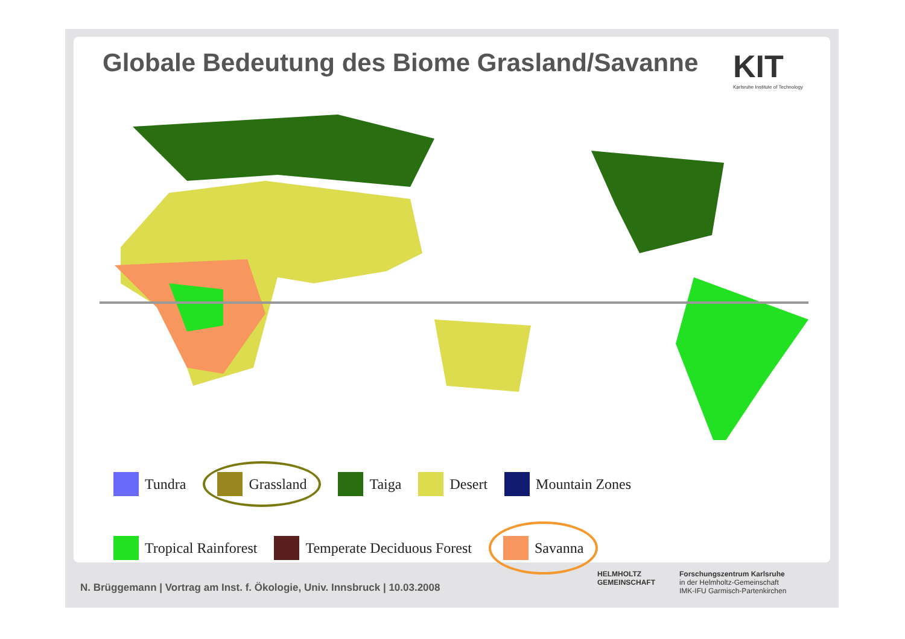Globale Bedeutung des Biome Grasland/Savanne
KIT
Karlsruhe Institute of Technology
Tundra Grassland Taiga Desert Mountain Zones
Tropical Rainforest Temperate Deciduous Forest Savanna
N. Brüggemann | Vortrag am Inst. f. Ökologie, Univ. Innsbruck | 10.03.2008
HELMHOLTZ
GEMEINSCHAFT
Forschungszentrum Karlsruhe
in der Helmholtz-Gemeinschaft
IMK-IFU Garmisch-Partenkirchen